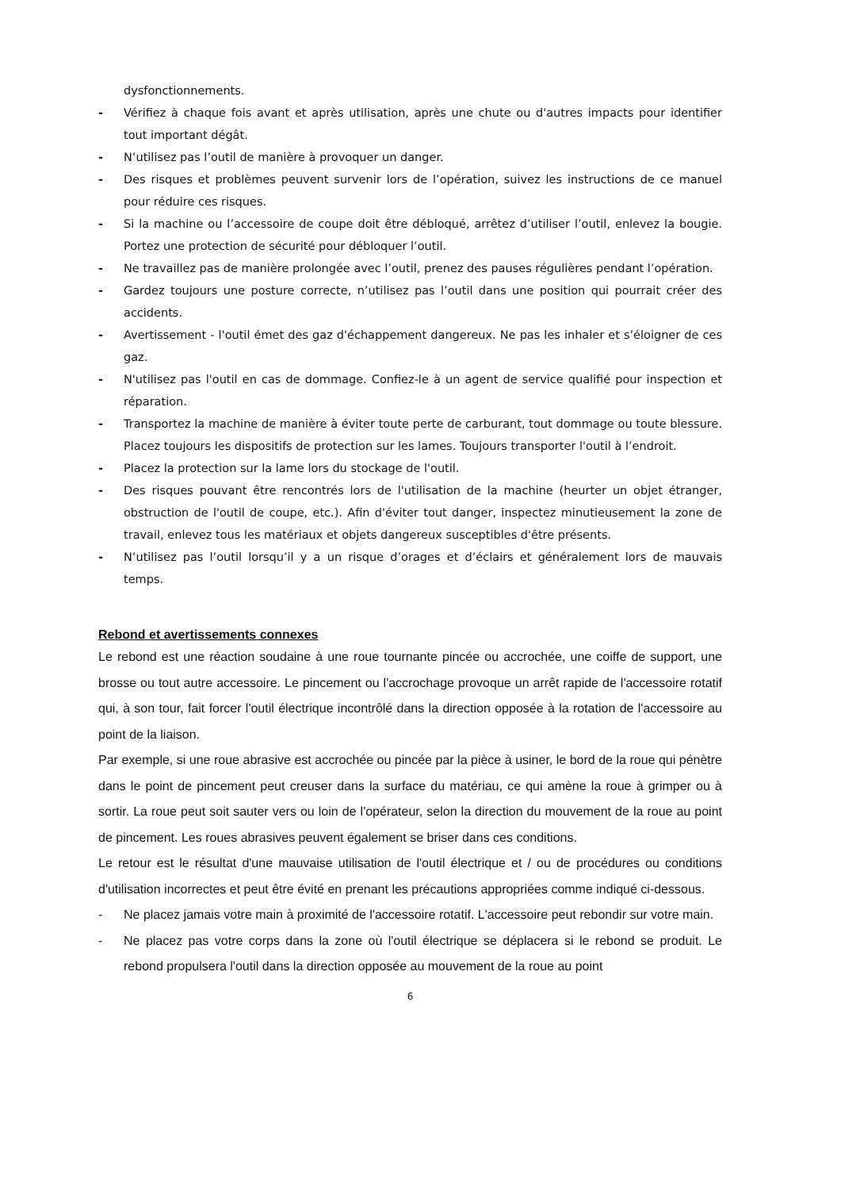dysfonctionnements.
- Vérifiez à chaque fois avant et après utilisation, après une chute ou d'autres impacts pour identifier tout important dégât.
- N’utilisez pas l’outil de manière à provoquer un danger.
- Des risques et problèmes peuvent survenir lors de l’opération, suivez les instructions de ce manuel pour réduire ces risques.
- Si la machine ou l’accessoire de coupe doit être débloqué, arrêtez d’utiliser l’outil, enlevez la bougie. Portez une protection de sécurité pour débloquer l’outil.
- Ne travaillez pas de manière prolongée avec l’outil, prenez des pauses régulières pendant l’opération.
- Gardez toujours une posture correcte, n’utilisez pas l’outil dans une position qui pourrait créer des accidents.
- Avertissement - l'outil émet des gaz d'échappement dangereux. Ne pas les inhaler et s’éloigner de ces gaz.
- N'utilisez pas l'outil en cas de dommage. Confiez-le à un agent de service qualifié pour inspection et réparation.
- Transportez la machine de manière à éviter toute perte de carburant, tout dommage ou toute blessure. Placez toujours les dispositifs de protection sur les lames. Toujours transporter l'outil à l’endroit.
- Placez la protection sur la lame lors du stockage de l'outil.
- Des risques pouvant être rencontrés lors de l'utilisation de la machine (heurter un objet étranger, obstruction de l'outil de coupe, etc.). Afin d'éviter tout danger, inspectez minutieusement la zone de travail, enlevez tous les matériaux et objets dangereux susceptibles d'être présents.
- N’utilisez pas l’outil lorsqu’il y a un risque d’orages et d’éclairs et généralement lors de mauvais temps.
Rebond et avertissements connexes
Le rebond est une réaction soudaine à une roue tournante pincée ou accrochée, une coiffe de support, une brosse ou tout autre accessoire. Le pincement ou l'accrochage provoque un arrêt rapide de l'accessoire rotatif qui, à son tour, fait forcer l'outil électrique incontrôlé dans la direction opposée à la rotation de l'accessoire au point de la liaison.
Par exemple, si une roue abrasive est accrochée ou pincée par la pièce à usiner, le bord de la roue qui pénètre dans le point de pincement peut creuser dans la surface du matériau, ce qui amène la roue à grimper ou à sortir. La roue peut soit sauter vers ou loin de l'opérateur, selon la direction du mouvement de la roue au point de pincement. Les roues abrasives peuvent également se briser dans ces conditions.
Le retour est le résultat d'une mauvaise utilisation de l'outil électrique et / ou de procédures ou conditions d'utilisation incorrectes et peut être évité en prenant les précautions appropriées comme indiqué ci-dessous.
- Ne placez jamais votre main à proximité de l'accessoire rotatif. L'accessoire peut rebondir sur votre main.
- Ne placez pas votre corps dans la zone où l'outil électrique se déplacera si le rebond se produit. Le rebond propulsera l'outil dans la direction opposée au mouvement de la roue au point
6